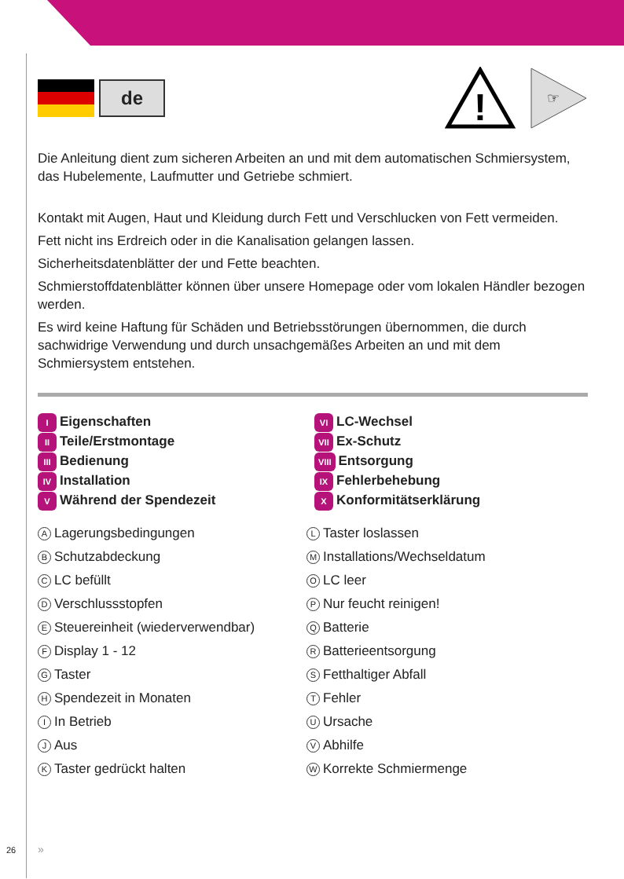de
!
☞
Die Anleitung dient zum sicheren Arbeiten an und mit dem automatischen Schmiersystem, das Hubelemente, Laufmutter und Getriebe schmiert.
Kontakt mit Augen, Haut und Kleidung durch Fett und Verschlucken von Fett vermeiden.
Fett nicht ins Erdreich oder in die Kanalisation gelangen lassen.
Sicherheitsdatenblätter der und Fette beachten.
Schmierstoffdatenblätter können über unsere Homepage oder vom lokalen Händler bezogen werden.
Es wird keine Haftung für Schäden und Betriebsstörungen übernommen, die durch sachwidrige Verwendung und durch unsachgemäßes Arbeiten an und mit dem Schmiersystem entstehen.
I Eigenschaften
VI LC-Wechsel
II Teile/Erstmontage
VII Ex-Schutz
III Bedienung
VIII Entsorgung
IV Installation
IX Fehlerbehebung
V Während der Spendezeit
X Konformitätserklärung
A Lagerungsbedingungen
L Taster loslassen
B Schutzabdeckung
M Installations/Wechseldatum
C LC befüllt
O LC leer
D Verschlussstopfen
P Nur feucht reinigen!
E Steuereinheit (wiederverwendbar)
Q Batterie
F Display 1 - 12
R Batterieentsorgung
G Taster
S Fetthaltiger Abfall
H Spendezeit in Monaten
T Fehler
I In Betrieb
U Ursache
J Aus
V Abhilfe
K Taster gedrückt halten
W Korrekte Schmiermenge
26 »